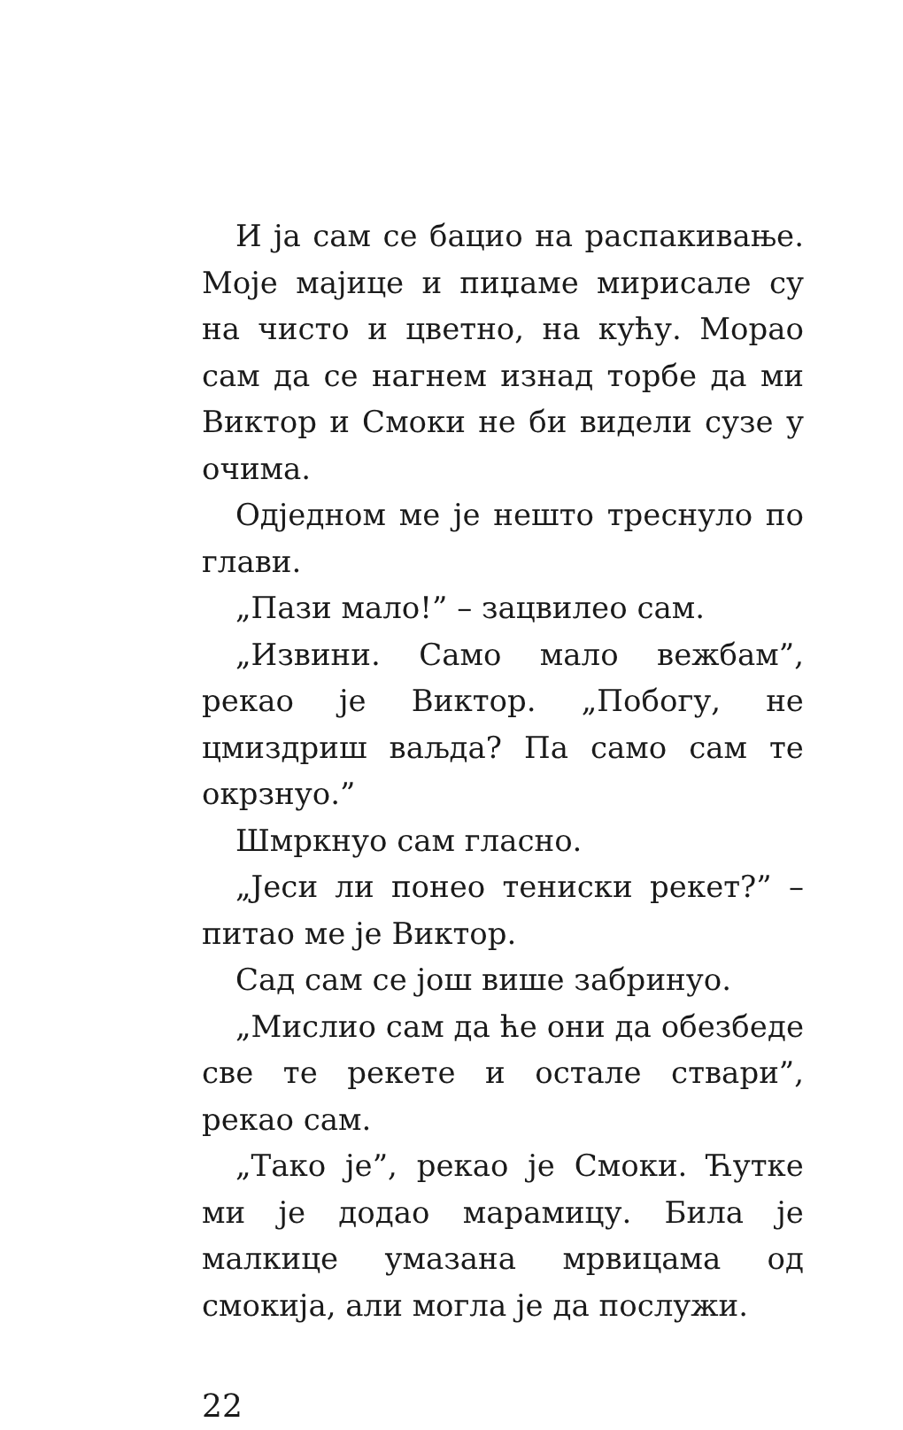И ја сам се бацио на распакивање. Моје мајице и пиџаме мирисале су на чисто и цветно, на кућу. Морао сам да се нагнем изнад торбе да ми Виктор и Смоки не би видели сузе у очима.
Одједном ме је нешто треснуло по глави.
„Пази мало!” – зацвилео сам.
„Извини. Само мало вежбам”, рекао је Виктор. „Побогу, не цмиздриш ваљда? Па само сам те окрзнуо.”
Шмркнуо сам гласно.
„Јеси ли понео тениски рекет?” – питао ме је Виктор.
Сад сам се још више забринуо.
„Мислио сам да ће они да обезбеде све те рекете и остале ствари”, рекао сам.
„Тако је”, рекао је Смоки. Ћутке ми је додао марамицу. Била је малкице умазана мрвицама од смокија, али могла је да послужи.
22